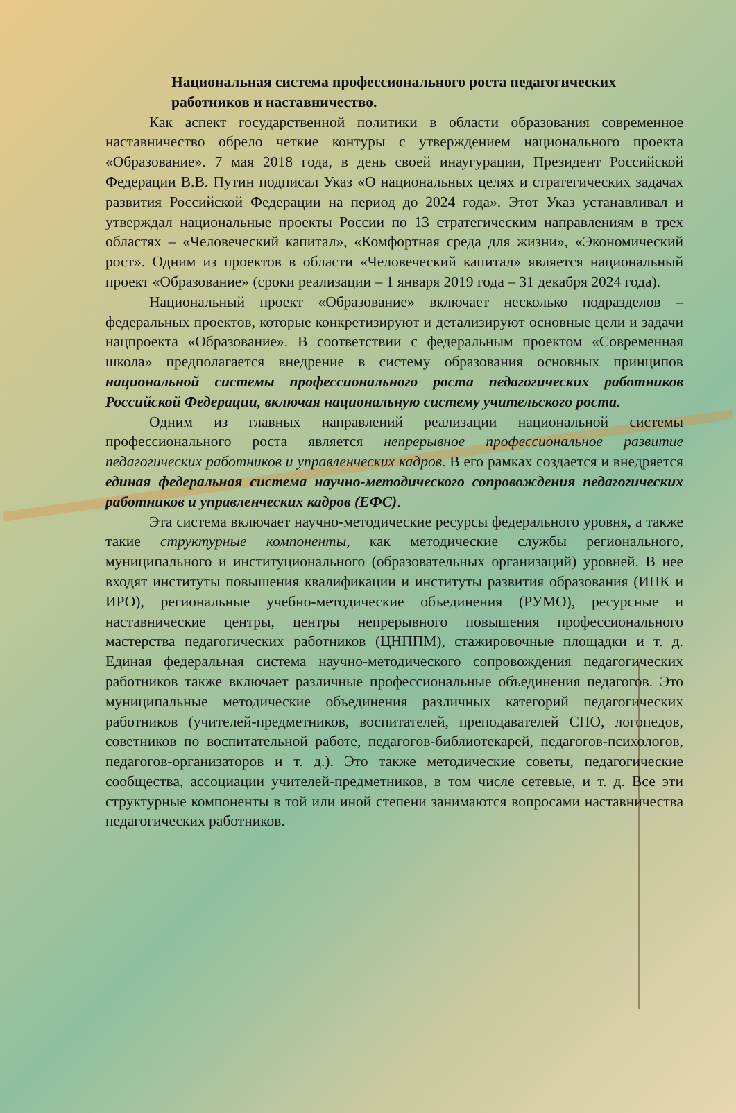Национальная система профессионального роста педагогических работников и наставничество.
Как аспект государственной политики в области образования современное наставничество обрело четкие контуры с утверждением национального проекта «Образование». 7 мая 2018 года, в день своей инаугурации, Президент Российской Федерации В.В. Путин подписал Указ «О национальных целях и стратегических задачах развития Российской Федерации на период до 2024 года». Этот Указ устанавливал и утверждал национальные проекты России по 13 стратегическим направлениям в трех областях – «Человеческий капитал», «Комфортная среда для жизни», «Экономический рост». Одним из проектов в области «Человеческий капитал» является национальный проект «Образование» (сроки реализации – 1 января 2019 года – 31 декабря 2024 года).
Национальный проект «Образование» включает несколько подразделов – федеральных проектов, которые конкретизируют и детализируют основные цели и задачи нацпроекта «Образование». В соответствии с федеральным проектом «Современная школа» предполагается внедрение в систему образования основных принципов национальной системы профессионального роста педагогических работников Российской Федерации, включая национальную систему учительского роста.
Одним из главных направлений реализации национальной системы профессионального роста является непрерывное профессиональное развитие педагогических работников и управленческих кадров. В его рамках создается и внедряется единая федеральная система научно-методического сопровождения педагогических работников и управленческих кадров (ЕФС).
Эта система включает научно-методические ресурсы федерального уровня, а также такие структурные компоненты, как методические службы регионального, муниципального и институционального (образовательных организаций) уровней. В нее входят институты повышения квалификации и институты развития образования (ИПК и ИРО), региональные учебно-методические объединения (РУМО), ресурсные и наставнические центры, центры непрерывного повышения профессионального мастерства педагогических работников (ЦНППМ), стажировочные площадки и т. д. Единая федеральная система научно-методического сопровождения педагогических работников также включает различные профессиональные объединения педагогов. Это муниципальные методические объединения различных категорий педагогических работников (учителей-предметников, воспитателей, преподавателей СПО, логопедов, советников по воспитательной работе, педагогов-библиотекарей, педагогов-психологов, педагогов-организаторов и т. д.). Это также методические советы, педагогические сообщества, ассоциации учителей-предметников, в том числе сетевые, и т. д. Все эти структурные компоненты в той или иной степени занимаются вопросами наставничества педагогических работников.